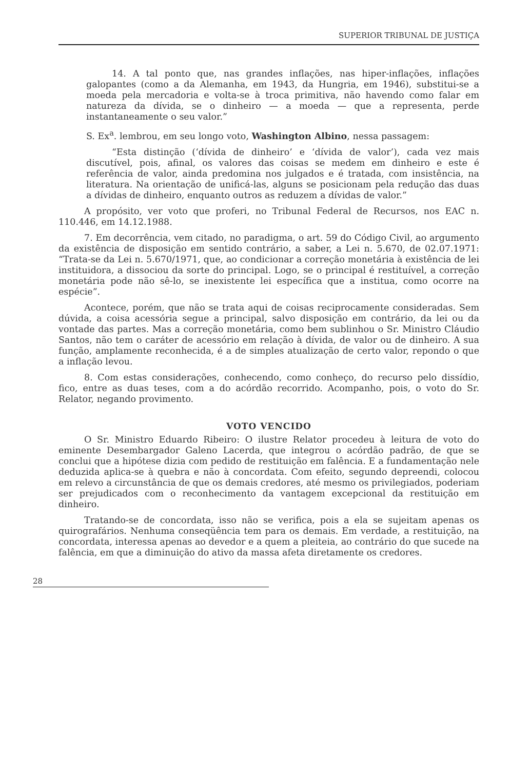SUPERIOR TRIBUNAL DE JUSTIÇA
14. A tal ponto que, nas grandes inflações, nas hiper-inflações, inflações galopantes (como a da Alemanha, em 1943, da Hungria, em 1946), substitui-se a moeda pela mercadoria e volta-se à troca primitiva, não havendo como falar em natureza da dívida, se o dinheiro — a moeda — que a representa, perde instantaneamente o seu valor.”
S. Ex<sup>a</sup>. lembrou, em seu longo voto, Washington Albino, nessa passagem:
“Esta distinção (‘dívida de dinheiro’ e ‘dívida de valor’), cada vez mais discutível, pois, afinal, os valores das coisas se medem em dinheiro e este é referência de valor, ainda predomina nos julgados e é tratada, com insistência, na literatura. Na orientação de unificá-las, alguns se posicionam pela redução das duas a dívidas de dinheiro, enquanto outros as reduzem a dívidas de valor.”
A propósito, ver voto que proferi, no Tribunal Federal de Recursos, nos EAC n. 110.446, em 14.12.1988.
7. Em decorrência, vem citado, no paradigma, o art. 59 do Código Civil, ao argumento da existência de disposição em sentido contrário, a saber, a Lei n. 5.670, de 02.07.1971: “Trata-se da Lei n. 5.670/1971, que, ao condicionar a correção monetária à existência de lei instituidora, a dissociou da sorte do principal. Logo, se o principal é restituível, a correção monetária pode não sê-lo, se inexistente lei específica que a institua, como ocorre na espécie”.
Acontece, porém, que não se trata aqui de coisas reciprocamente consideradas. Sem dúvida, a coisa acessória segue a principal, salvo disposição em contrário, da lei ou da vontade das partes. Mas a correção monetária, como bem sublinhou o Sr. Ministro Cláudio Santos, não tem o caráter de acessório em relação à dívida, de valor ou de dinheiro. A sua função, amplamente reconhecida, é a de simples atualização de certo valor, repondo o que a inflação levou.
8. Com estas considerações, conhecendo, como conheço, do recurso pelo dissídio, fico, entre as duas teses, com a do acórdão recorrido. Acompanho, pois, o voto do Sr. Relator, negando provimento.
VOTO VENCIDO
O Sr. Ministro Eduardo Ribeiro: O ilustre Relator procedeu à leitura de voto do eminente Desembargador Galeno Lacerda, que integrou o acórdão padrão, de que se conclui que a hipótese dizia com pedido de restituição em falência. E a fundamentação nele deduzida aplica-se à quebra e não à concordata. Com efeito, segundo depreendi, colocou em relevo a circunstância de que os demais credores, até mesmo os privilegiados, poderiam ser prejudicados com o reconhecimento da vantagem excepcional da restituição em dinheiro.
Tratando-se de concordata, isso não se verifica, pois a ela se sujeitam apenas os quirografários. Nenhuma conseqüência tem para os demais. Em verdade, a restituição, na concordata, interessa apenas ao devedor e a quem a pleiteia, ao contrário do que sucede na falência, em que a diminuição do ativo da massa afeta diretamente os credores.
28